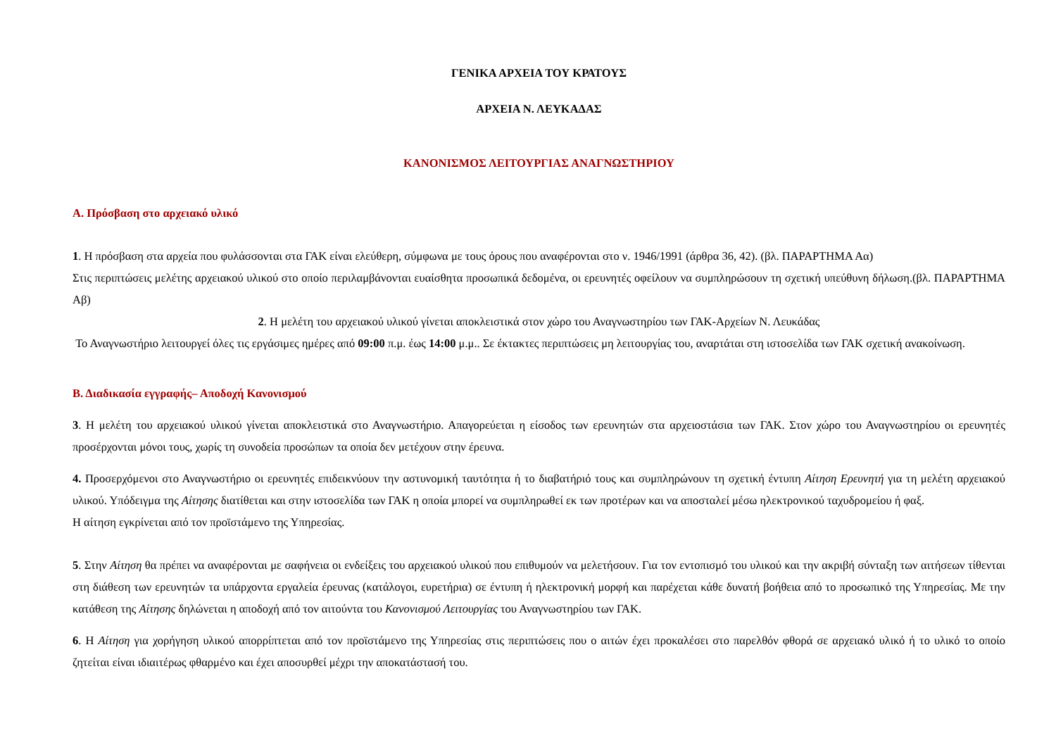ΓΕΝΙΚΑ ΑΡΧΕΙΑ ΤΟΥ ΚΡΑΤΟΥΣ
ΑΡΧΕΙΑ Ν. ΛΕΥΚΑΔΑΣ
ΚΑΝΟΝΙΣΜΟΣ ΛΕΙΤΟΥΡΓΙΑΣ ΑΝΑΓΝΩΣΤΗΡΙΟΥ
Α. Πρόσβαση στο αρχειακό υλικό
1. Η πρόσβαση στα αρχεία που φυλάσσονται στα ΓΑΚ είναι ελεύθερη, σύμφωνα με τους όρους που αναφέρονται στο ν. 1946/1991 (άρθρα 36, 42). (βλ. ΠΑΡΑΡΤΗΜΑ Αα)
Στις περιπτώσεις μελέτης αρχειακού υλικού στο οποίο περιλαμβάνονται ευαίσθητα προσωπικά δεδομένα, οι ερευνητές οφείλουν να συμπληρώσουν τη σχετική υπεύθυνη δήλωση.(βλ. ΠΑΡΑΡΤΗΜΑ Αβ)
2. Η μελέτη του αρχειακού υλικού γίνεται αποκλειστικά στον χώρο του Αναγνωστηρίου των ΓΑΚ-Αρχείων Ν. Λευκάδας
Το Αναγνωστήριο λειτουργεί όλες τις εργάσιμες ημέρες από 09:00 π.μ. έως 14:00 μ.μ.. Σε έκτακτες περιπτώσεις μη λειτουργίας του, αναρτάται στη ιστοσελίδα των ΓΑΚ σχετική ανακοίνωση.
Β. Διαδικασία εγγραφής– Αποδοχή Κανονισμού
3. Η μελέτη του αρχειακού υλικού γίνεται αποκλειστικά στο Αναγνωστήριο. Απαγορεύεται η είσοδος των ερευνητών στα αρχειοστάσια των ΓΑΚ. Στον χώρο του Αναγνωστηρίου οι ερευνητές προσέρχονται μόνοι τους, χωρίς τη συνοδεία προσώπων τα οποία δεν μετέχουν στην έρευνα.
4. Προσερχόμενοι στο Αναγνωστήριο οι ερευνητές επιδεικνύουν την αστυνομική ταυτότητα ή το διαβατήριό τους και συμπληρώνουν τη σχετική έντυπη Αίτηση Ερευνητή για τη μελέτη αρχειακού υλικού. Υπόδειγμα της Αίτησης διατίθεται και στην ιστοσελίδα των ΓΑΚ η οποία μπορεί να συμπληρωθεί εκ των προτέρων και να αποσταλεί μέσω ηλεκτρονικού ταχυδρομείου ή φαξ.
Η αίτηση εγκρίνεται από τον προϊστάμενο της Υπηρεσίας.
5. Στην Αίτηση θα πρέπει να αναφέρονται με σαφήνεια οι ενδείξεις του αρχειακού υλικού που επιθυμούν να μελετήσουν. Για τον εντοπισμό του υλικού και την ακριβή σύνταξη των αιτήσεων τίθενται στη διάθεση των ερευνητών τα υπάρχοντα εργαλεία έρευνας (κατάλογοι, ευρετήρια) σε έντυπη ή ηλεκτρονική μορφή και παρέχεται κάθε δυνατή βοήθεια από το προσωπικό της Υπηρεσίας. Με την κατάθεση της Αίτησης δηλώνεται η αποδοχή από τον αιτούντα του Κανονισμού Λειτουργίας του Αναγνωστηρίου των ΓΑΚ.
6. Η Αίτηση για χορήγηση υλικού απορρίπτεται από τον προϊστάμενο της Υπηρεσίας στις περιπτώσεις που ο αιτών έχει προκαλέσει στο παρελθόν φθορά σε αρχειακό υλικό ή το υλικό το οποίο ζητείται είναι ιδιαιτέρως φθαρμένο και έχει αποσυρθεί μέχρι την αποκατάστασή του.